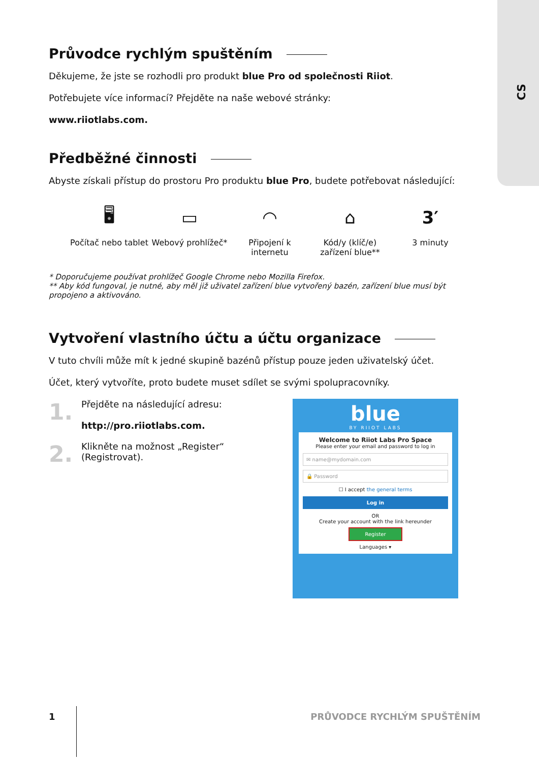CS
Průvodce rychlým spuštěním
Děkujeme, že jste se rozhodli pro produkt blue Pro od společnosti Riiot.
Potřebujete více informací? Přejděte na naše webové stránky:
www.riiotlabs.com.
Předběžné činnosti
Abyste získali přístup do prostoru Pro produktu blue Pro, budete potřebovat následující:
🖥
Počítač nebo tablet
▭
Webový prohlížeč*
◠
Připojení k internetu
⌂
Kód/y (klíč/e) zařízení blue**
3′
3 minuty
* Doporučujeme používat prohlížeč Google Chrome nebo Mozilla Firefox.
** Aby kód fungoval, je nutné, aby měl již uživatel zařízení blue vytvořený bazén, zařízení blue musí být propojeno a aktivováno.
Vytvoření vlastního účtu a účtu organizace
V tuto chvíli může mít k jedné skupině bazénů přístup pouze jeden uživatelský účet.
Účet, který vytvoříte, proto budete muset sdílet se svými spolupracovníky.
1.
Přejděte na následující adresu:
http://pro.riiotlabs.com.
2.
Klikněte na možnost „Register“ (Registrovat).
blue
BY RIIOT LABS
Welcome to Riiot Labs Pro Space
Please enter your email and password to log in
✉ name@mydomain.com
🔒 Password
☐ I accept the general terms
Log in
OR
Create your account with the link hereunder
Register
Languages ▾
1 PRŮVODCE RYCHLÝM SPUŠTĚNÍM